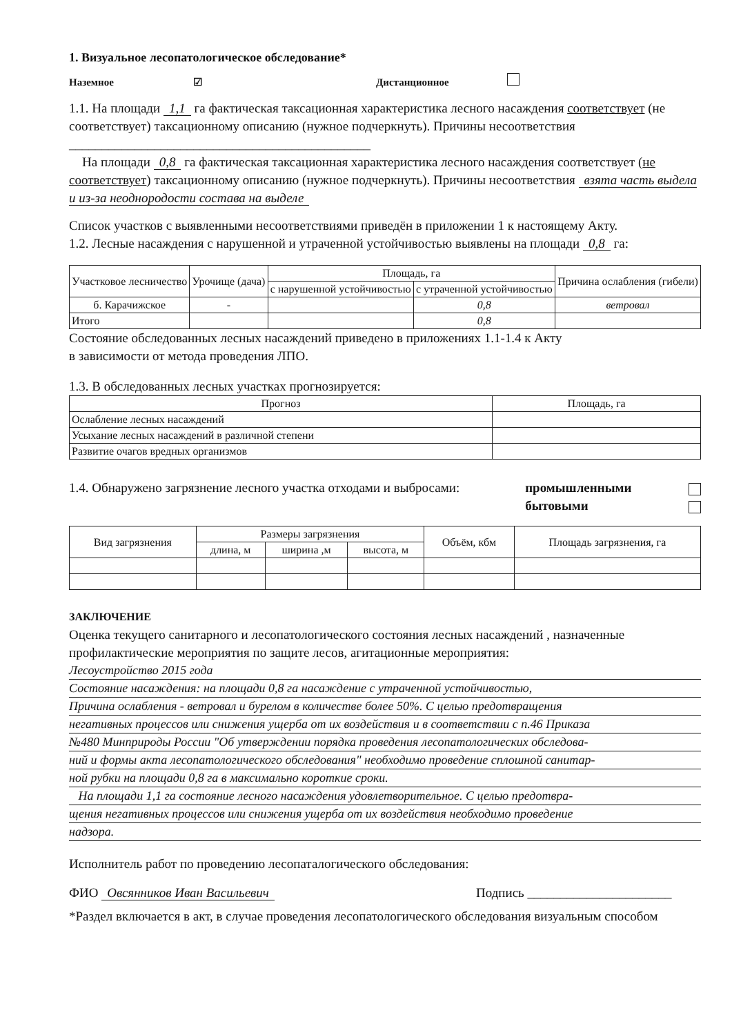1. Визуальное лесопатологическое обследование*
Наземное ☑ Дистанционное
1.1. На площади 1,1 га фактическая таксационная характеристика лесного насаждения соответствует (не соответствует) таксационному описанию (нужное подчеркнуть). Причины несоответствия ______________________________________________
На площади 0,8 га фактическая таксационная характеристика лесного насаждения соответствует (не соответствует) таксационному описанию (нужное подчеркнуть). Причины несоответствия взята часть выдела и из-за неоднородости состава на выделе
Список участков с выявленными несоответствиями приведён в приложении 1 к настоящему Акту.
1.2. Лесные насаждения с нарушенной и утраченной устойчивостью выявлены на площади 0,8 га:
| Участковое лесничество | Урочище (дача) | Площадь, га | | Причина ослабления (гибели) |
| --- | --- | --- | --- | --- |
| | | с нарушенной устойчивостью | с утраченной устойчивостью | |
| б. Карачижское | - | | 0,8 | ветровал |
| Итого | | | 0,8 | |
Состояние обследованных лесных насаждений приведено в приложениях 1.1-1.4 к Акту
в зависимости от метода проведения ЛПО.
1.3. В обследованных лесных участках прогнозируется:
| Прогноз | Площадь, га |
| --- | --- |
| Ослабление лесных насаждений | |
| Усыхание лесных насаждений в различной степени | |
| Развитие очагов вредных организмов | |
1.4. Обнаружено загрязнение лесного участка отходами и выбросами: промышленными
бытовыми
| Вид загрязнения | Размеры загрязнения | | | Объём, кбм | Площадь загрязнения, га |
| --- | --- | --- | --- | --- | --- |
| | длина, м | ширина ,м | высота, м | | |
ЗАКЛЮЧЕНИЕ
Оценка текущего санитарного и лесопатологического состояния лесных насаждений , назначенные профилактические мероприятия по защите лесов, агитационные мероприятия:
Лесоустройство 2015 года
Состояние насаждения: на площади 0,8 га насаждение с утраченной устойчивостью,
Причина ослабления - ветровал и бурелом в количестве более 50%. С целью предотвращения
негативных процессов или снижения ущерба от их воздействия и в соответствии с п.46 Приказа
№480 Минприроды России "Об утверждении порядка проведения лесопатологических обследова-
ний и формы акта лесопатологического обследования" необходимо проведение сплошной санитар-
ной рубки на площади 0,8 га в максимально короткие сроки.
На площади 1,1 га состояние лесного насаждения удовлетворительное. С целью предотвра-
щения негативных процессов или снижения ущерба от их воздействия необходимо проведение
надзора.
Исполнитель работ по проведению лесопаталогического обследования:
ФИО Овсянников Иван Васильевич Подпись ______________________
*Раздел включается в акт, в случае проведения лесопатологического обследования визуальным способом